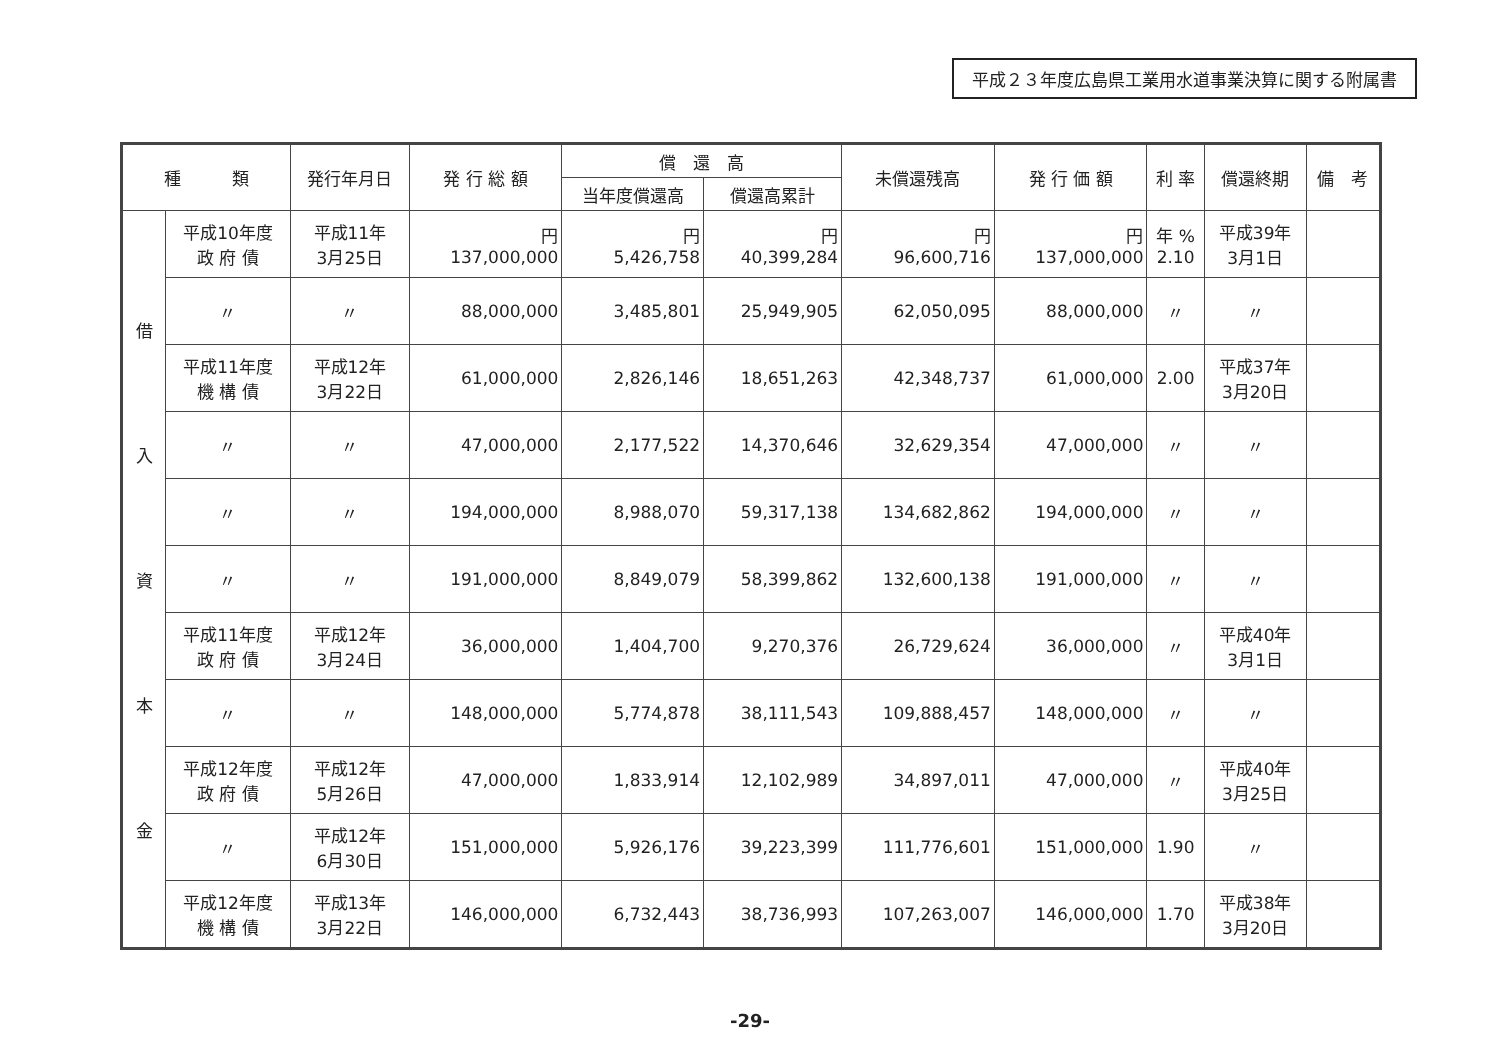平成２３年度広島県工業用水道事業決算に関する附属書
| 種 類 | | 発行年月日 | 発 行 総 額 | 償 還 高 | | 未償還残高 | 発 行 価 額 | 利 率 | 償還終期 | 備 考 |
| --- | --- | --- | --- | --- | --- | --- | --- | --- | --- | --- |
| | | | | 当年度償還高 | 償還高累計 | | | | | |
| 借 入 資 本 金 | 平成10年度 政 府 債 | 平成11年 3月25日 | 円 137,000,000 | 円 5,426,758 | 円 40,399,284 | 円 96,600,716 | 円 137,000,000 | 年 % 2.10 | 平成39年 3月1日 | |
| | 〃 | 〃 | 88,000,000 | 3,485,801 | 25,949,905 | 62,050,095 | 88,000,000 | 〃 | 〃 | |
| | 平成11年度 機 構 債 | 平成12年 3月22日 | 61,000,000 | 2,826,146 | 18,651,263 | 42,348,737 | 61,000,000 | 2.00 | 平成37年 3月20日 | |
| | 〃 | 〃 | 47,000,000 | 2,177,522 | 14,370,646 | 32,629,354 | 47,000,000 | 〃 | 〃 | |
| | 〃 | 〃 | 194,000,000 | 8,988,070 | 59,317,138 | 134,682,862 | 194,000,000 | 〃 | 〃 | |
| | 〃 | 〃 | 191,000,000 | 8,849,079 | 58,399,862 | 132,600,138 | 191,000,000 | 〃 | 〃 | |
| | 平成11年度 政 府 債 | 平成12年 3月24日 | 36,000,000 | 1,404,700 | 9,270,376 | 26,729,624 | 36,000,000 | 〃 | 平成40年 3月1日 | |
| | 〃 | 〃 | 148,000,000 | 5,774,878 | 38,111,543 | 109,888,457 | 148,000,000 | 〃 | 〃 | |
| | 平成12年度 政 府 債 | 平成12年 5月26日 | 47,000,000 | 1,833,914 | 12,102,989 | 34,897,011 | 47,000,000 | 〃 | 平成40年 3月25日 | |
| | 〃 | 平成12年 6月30日 | 151,000,000 | 5,926,176 | 39,223,399 | 111,776,601 | 151,000,000 | 1.90 | 〃 | |
| | 平成12年度 機 構 債 | 平成13年 3月22日 | 146,000,000 | 6,732,443 | 38,736,993 | 107,263,007 | 146,000,000 | 1.70 | 平成38年 3月20日 | |
-29-